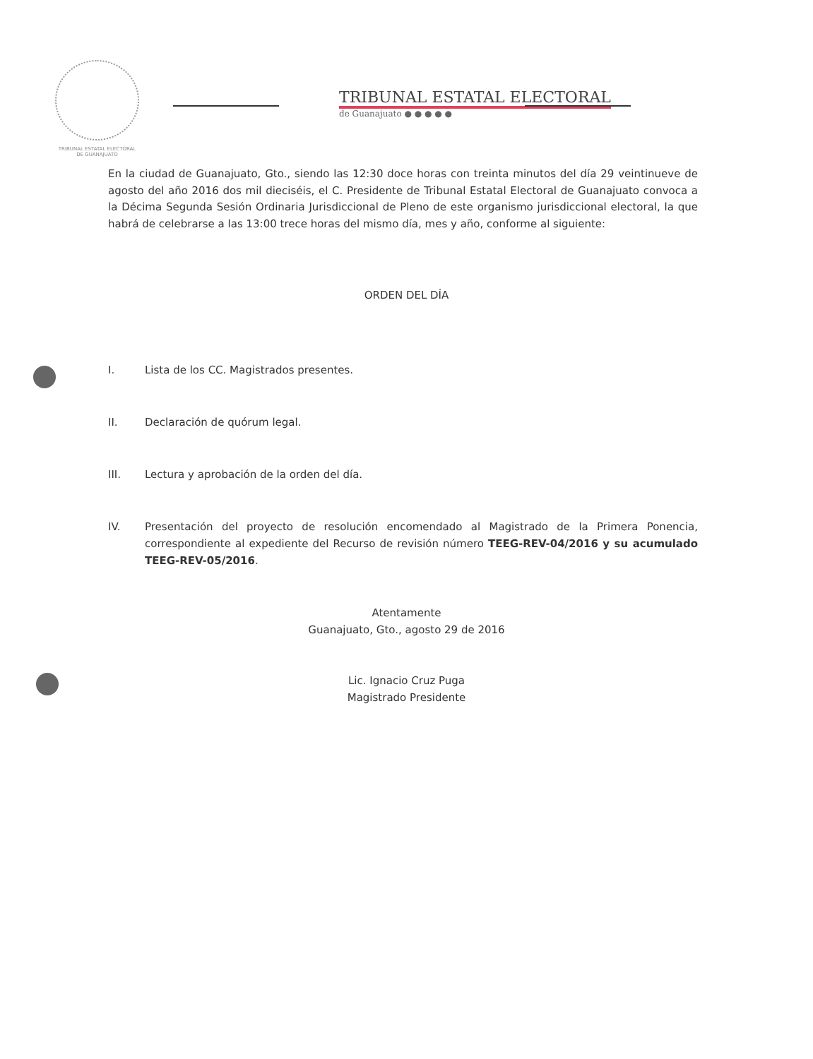TRIBUNAL ESTATAL ELECTORAL
DE GUANAJUATO
TRIBUNAL ESTATAL ELECTORAL
de Guanajuato ● ● ● ● ●
En la ciudad de Guanajuato, Gto., siendo las 12:30 doce horas con treinta minutos del día 29 veintinueve de agosto del año 2016 dos mil dieciséis, el C. Presidente de Tribunal Estatal Electoral de Guanajuato convoca a la Décima Segunda Sesión Ordinaria Jurisdiccional de Pleno de este organismo jurisdiccional electoral, la que habrá de celebrarse a las 13:00 trece horas del mismo día, mes y año, conforme al siguiente:
ORDEN DEL DÍA
I. Lista de los CC. Magistrados presentes.
II. Declaración de quórum legal.
III. Lectura y aprobación de la orden del día.
IV. Presentación del proyecto de resolución encomendado al Magistrado de la Primera Ponencia, correspondiente al expediente del Recurso de revisión número TEEG-REV-04/2016 y su acumulado TEEG-REV-05/2016.
Atentamente
Guanajuato, Gto., agosto 29 de 2016
Lic. Ignacio Cruz Puga
Magistrado Presidente